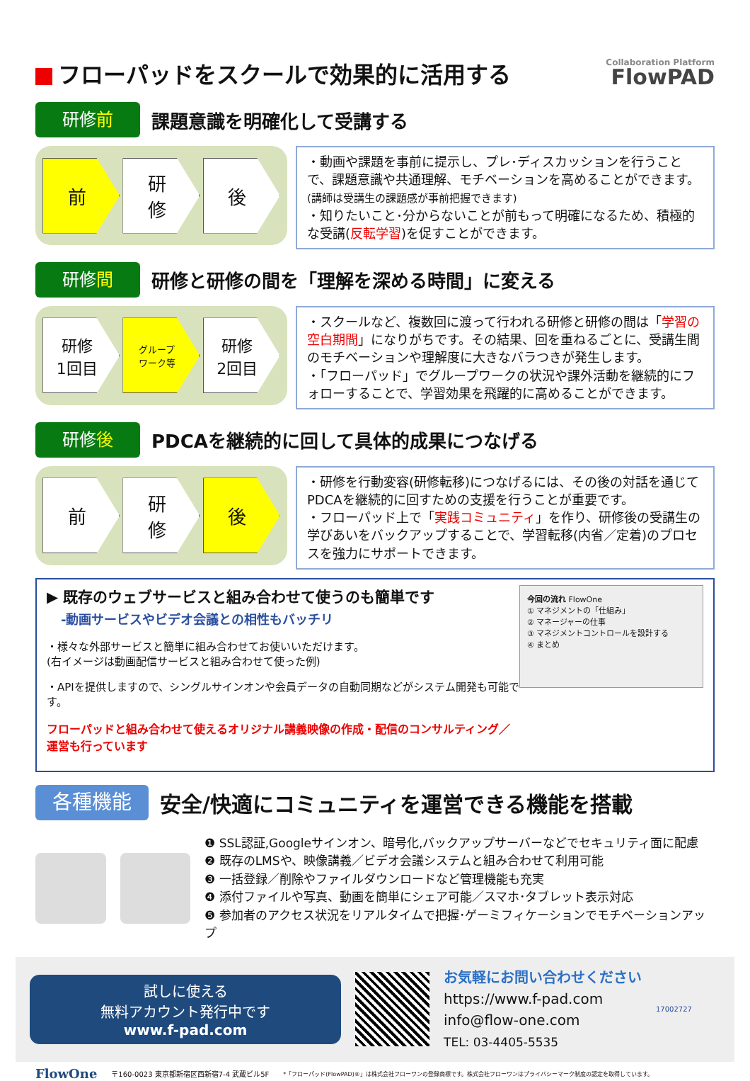フローパッドをスクールで効果的に活用する Collaboration Platform
FlowPAD
研修前
課題意識を明確化して受講する
前
研
修
後
・動画や課題を事前に提示し、プレ･ディスカッションを行うことで、課題意識や共通理解、モチベーションを高めることができます。(講師は受講生の課題感が事前把握できます)
・知りたいこと･分からないことが前もって明確になるため、積極的な受講(反転学習)を促すことができます。
研修間
研修と研修の間を「理解を深める時間」に変える
研修
1回目
グループ
ワーク等
研修
2回目
・スクールなど、複数回に渡って行われる研修と研修の間は「学習の空白期間」になりがちです。その結果、回を重ねるごとに、受講生間のモチベーションや理解度に大きなバラつきが発生します。
・「フローパッド」でグループワークの状況や課外活動を継続的にフォローすることで、学習効果を飛躍的に高めることができます。
研修後
PDCAを継続的に回して具体的成果につなげる
前
研
修
後
・研修を行動変容(研修転移)につなげるには、その後の対話を通じてPDCAを継続的に回すための支援を行うことが重要です。
・フローパッド上で「実践コミュニティ」を作り、研修後の受講生の学びあいをバックアップすることで、学習転移(内省／定着)のプロセスを強力にサポートできます。
▶ 既存のウェブサービスと組み合わせて使うのも簡単です
-動画サービスやビデオ会議との相性もバッチリ
・様々な外部サービスと簡単に組み合わせてお使いいただけます。
(右イメージは動画配信サービスと組み合わせて使った例)
・APIを提供しますので、シングルサインオンや会員データの自動同期などがシステム開発も可能です。
フローパッドと組み合わせて使えるオリジナル講義映像の作成・配信のコンサルティング／運営も行っています
今回の流れ FlowOne
① マネジメントの「仕組み」
② マネージャーの仕事
③ マネジメントコントロールを設計する
④ まとめ
各種機能
安全/快適にコミュニティを運営できる機能を搭載
❶ SSL認証,Googleサインオン、暗号化,バックアップサーバーなどでセキュリティ面に配慮
❷ 既存のLMSや、映像講義／ビデオ会議システムと組み合わせて利用可能
❸ 一括登録／削除やファイルダウンロードなど管理機能も充実
❹ 添付ファイルや写真、動画を簡単にシェア可能／スマホ･タブレット表示対応
❺ 参加者のアクセス状況をリアルタイムで把握･ゲーミフィケーションでモチベーションアップ
試しに使える
無料アカウント発行中です
www.f-pad.com
お気軽にお問い合わせください
https://www.f-pad.com
info@flow-one.com
TEL: 03-4405-5535
17002727
FlowOne 〒160-0023 東京都新宿区西新宿7-4 武蔵ビル5F *「フローパッド(FlowPAD)®」は株式会社フローワンの登録商標です。株式会社フローワンはプライバシーマーク制度の認定を取得しています。